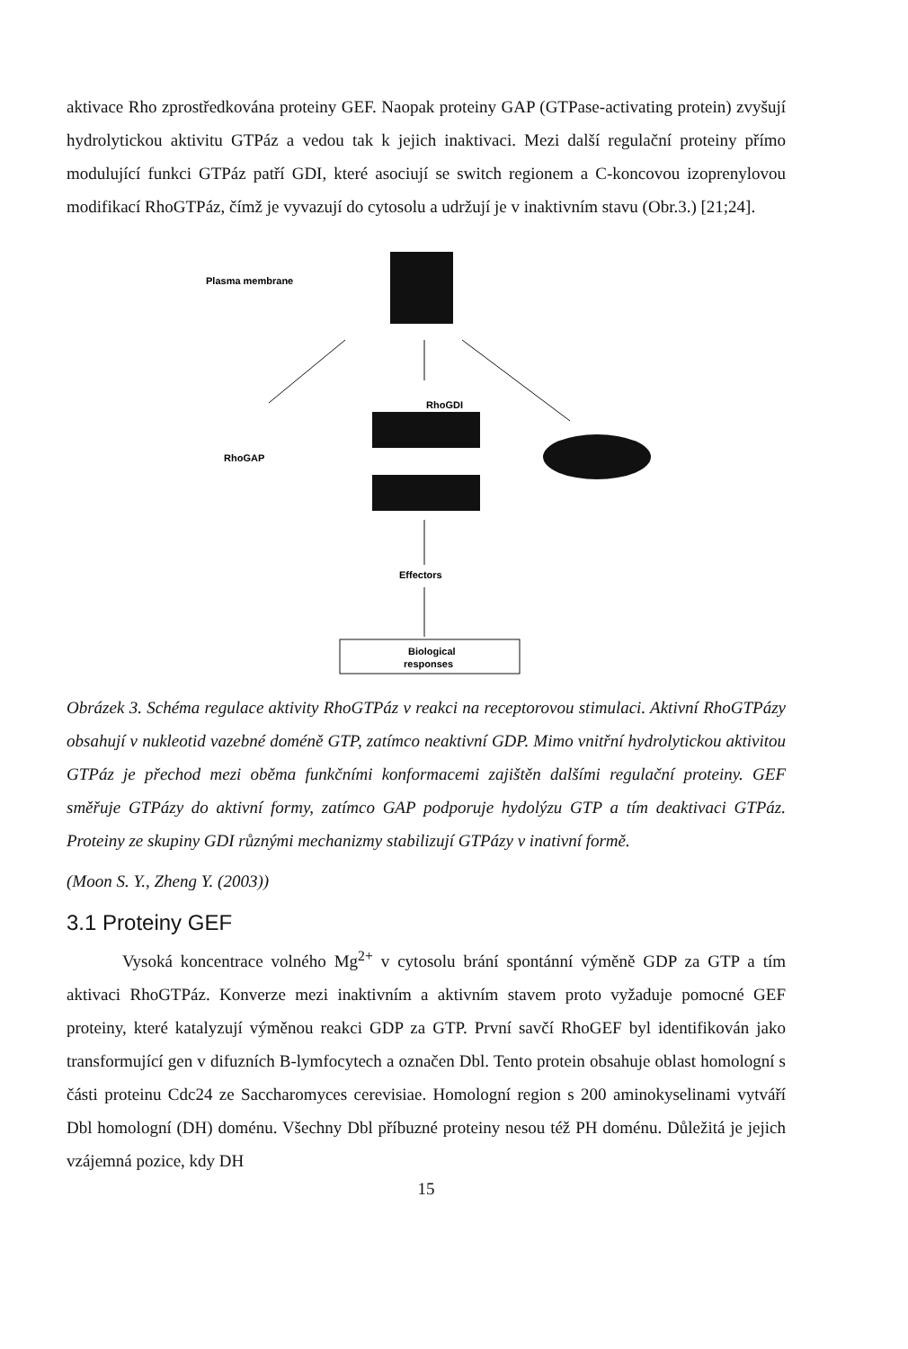aktivace Rho zprostředkována proteiny GEF. Naopak proteiny GAP (GTPase-activating protein) zvyšují hydrolytickou aktivitu GTPáz a vedou tak k jejich inaktivaci. Mezi další regulační proteiny přímo modulující funkci GTPáz patří GDI, které asociují se switch regionem a C-koncovou izoprenylovou modifikací RhoGTPáz, čímž je vyvazují do cytosolu a udržují je v inaktivním stavu (Obr.3.) [21;24].
Plasma membrane
RhoGDI
RhoGAP
Effectors
Biological
responses
Obrázek 3. Schéma regulace aktivity RhoGTPáz v reakci na receptorovou stimulaci. Aktivní RhoGTPázy obsahují v nukleotid vazebné doméně GTP, zatímco neaktivní GDP. Mimo vnitřní hydrolytickou aktivitou GTPáz je přechod mezi oběma funkčními konformacemi zajištěn dalšími regulační proteiny. GEF směřuje GTPázy do aktivní formy, zatímco GAP podporuje hydolýzu GTP a tím deaktivaci GTPáz. Proteiny ze skupiny GDI různými mechanizmy stabilizují GTPázy v inativní formě.
(Moon S. Y., Zheng Y. (2003))
3.1 Proteiny GEF
Vysoká koncentrace volného Mg<sup>2+</sup> v cytosolu brání spontánní výměně GDP za GTP a tím aktivaci RhoGTPáz. Konverze mezi inaktivním a aktivním stavem proto vyžaduje pomocné GEF proteiny, které katalyzují výměnou reakci GDP za GTP. První savčí RhoGEF byl identifikován jako transformující gen v difuzních B-lymfocytech a označen Dbl. Tento protein obsahuje oblast homologní s části proteinu Cdc24 ze Saccharomyces cerevisiae. Homologní region s 200 aminokyselinami vytváří Dbl homologní (DH) doménu. Všechny Dbl příbuzné proteiny nesou též PH doménu. Důležitá je jejich vzájemná pozice, kdy DH
15